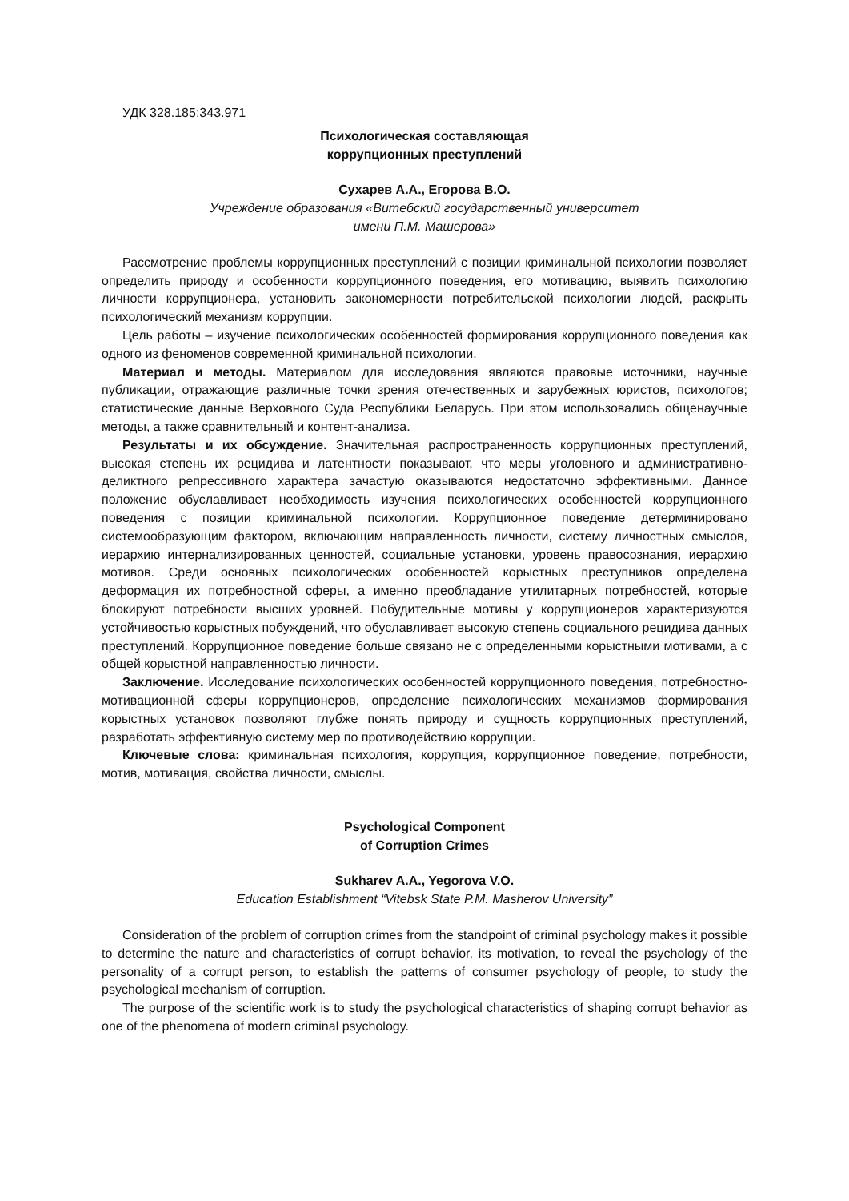УДК 328.185:343.971
Психологическая составляющая
коррупционных преступлений
Сухарев А.А., Егорова В.О.
Учреждение образования «Витебский государственный университет
имени П.М. Машерова»
Рассмотрение проблемы коррупционных преступлений с позиции криминальной психологии позволяет определить природу и особенности коррупционного поведения, его мотивацию, выявить психологию личности коррупционера, установить закономерности потребительской психологии людей, раскрыть психологический механизм коррупции.
Цель работы – изучение психологических особенностей формирования коррупционного поведения как одного из феноменов современной криминальной психологии.
Материал и методы. Материалом для исследования являются правовые источники, научные публикации, отражающие различные точки зрения отечественных и зарубежных юристов, психологов; статистические данные Верховного Суда Республики Беларусь. При этом использовались общенаучные методы, а также сравнительный и контент-анализа.
Результаты и их обсуждение. Значительная распространенность коррупционных преступлений, высокая степень их рецидива и латентности показывают, что меры уголовного и административно-деликтного репрессивного характера зачастую оказываются недостаточно эффективными. Данное положение обуславливает необходимость изучения психологических особенностей коррупционного поведения с позиции криминальной психологии. Коррупционное поведение детерминировано системообразующим фактором, включающим направленность личности, систему личностных смыслов, иерархию интернализированных ценностей, социальные установки, уровень правосознания, иерархию мотивов. Среди основных психологических особенностей корыстных преступников определена деформация их потребностной сферы, а именно преобладание утилитарных потребностей, которые блокируют потребности высших уровней. Побудительные мотивы у коррупционеров характеризуются устойчивостью корыстных побуждений, что обуславливает высокую степень социального рецидива данных преступлений. Коррупционное поведение больше связано не с определенными корыстными мотивами, а с общей корыстной направленностью личности.
Заключение. Исследование психологических особенностей коррупционного поведения, потребностно-мотивационной сферы коррупционеров, определение психологических механизмов формирования корыстных установок позволяют глубже понять природу и сущность коррупционных преступлений, разработать эффективную систему мер по противодействию коррупции.
Ключевые слова: криминальная психология, коррупция, коррупционное поведение, потребности, мотив, мотивация, свойства личности, смыслы.
Psychological Component
of Corruption Crimes
Sukharev A.A., Yegorova V.O.
Education Establishment “Vitebsk State P.M. Masherov University”
Consideration of the problem of corruption crimes from the standpoint of criminal psychology makes it possible to determine the nature and characteristics of corrupt behavior, its motivation, to reveal the psychology of the personality of a corrupt person, to establish the patterns of consumer psychology of people, to study the psychological mechanism of corruption.
The purpose of the scientific work is to study the psychological characteristics of shaping corrupt behavior as one of the phenomena of modern criminal psychology.